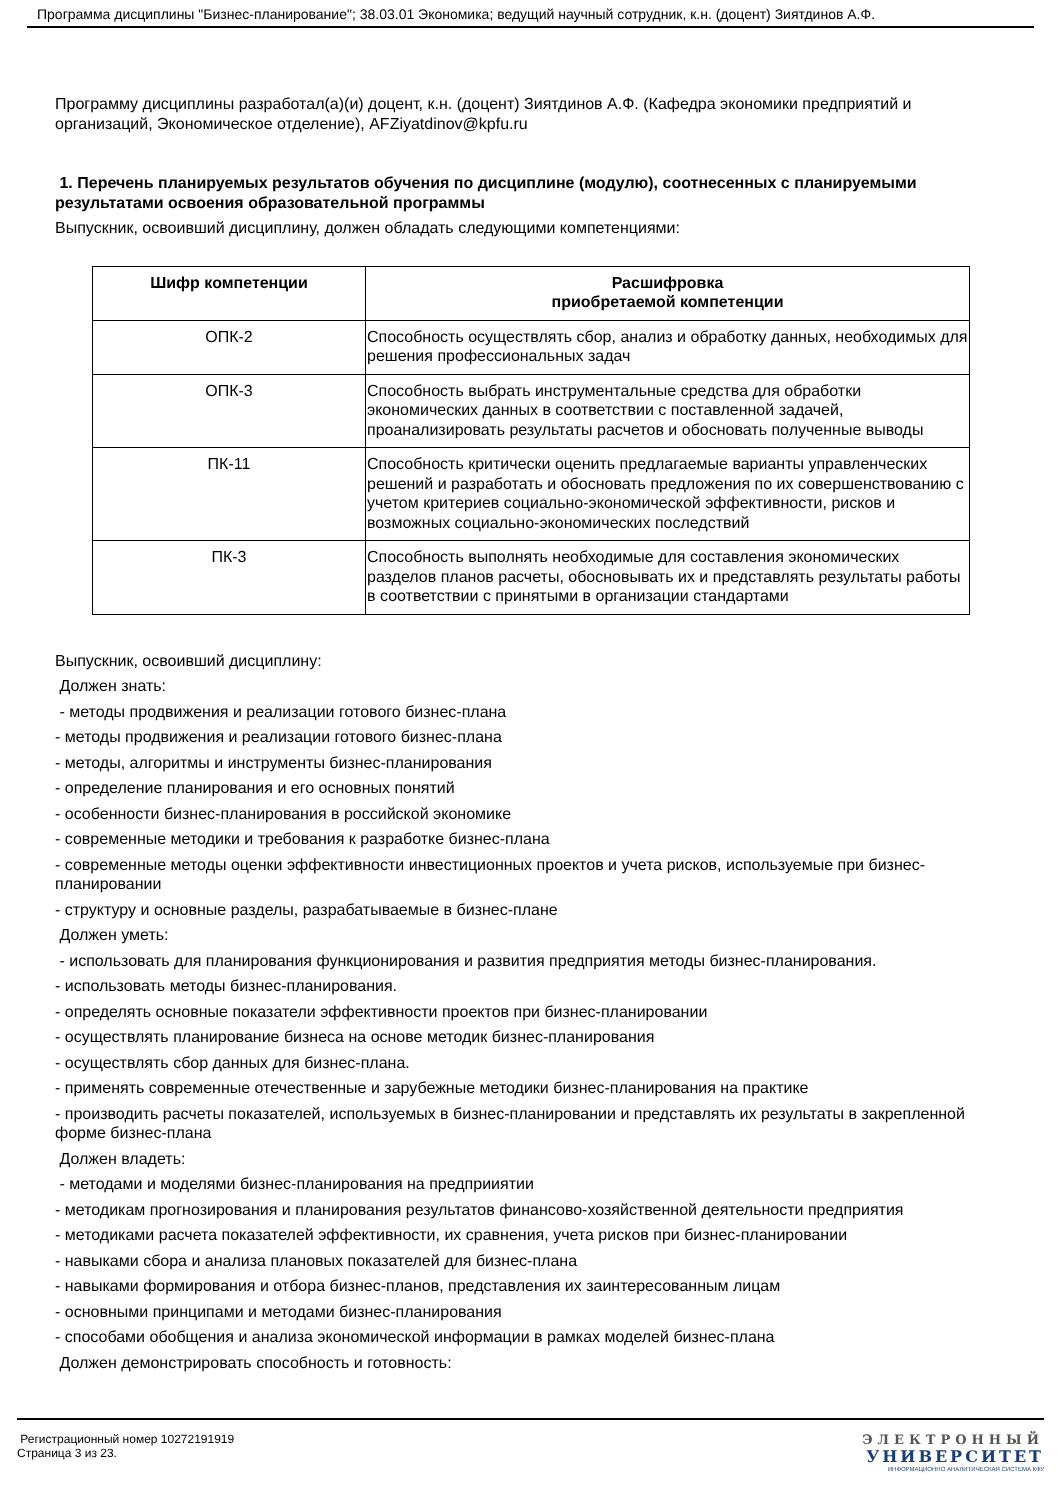Программа дисциплины "Бизнес-планирование"; 38.03.01 Экономика; ведущий научный сотрудник, к.н. (доцент) Зиятдинов А.Ф.
Программу дисциплины разработал(а)(и) доцент, к.н. (доцент) Зиятдинов А.Ф. (Кафедра экономики предприятий и организаций, Экономическое отделение), AFZiyatdinov@kpfu.ru
1. Перечень планируемых результатов обучения по дисциплине (модулю), соотнесенных с планируемыми результатами освоения образовательной программы
Выпускник, освоивший дисциплину, должен обладать следующими компетенциями:
| Шифр компетенции | Расшифровка приобретаемой компетенции |
| --- | --- |
| ОПК-2 | Способность осуществлять сбор, анализ и обработку данных, необходимых для решения профессиональных задач |
| ОПК-3 | Способность выбрать инструментальные средства для обработки экономических данных в соответствии с поставленной задачей, проанализировать результаты расчетов и обосновать полученные выводы |
| ПК-11 | Способность критически оценить предлагаемые варианты управленческих решений и разработать и обосновать предложения по их совершенствованию с учетом критериев социально-экономической эффективности, рисков и возможных социально-экономических последствий |
| ПК-3 | Способность выполнять необходимые для составления экономических разделов планов расчеты, обосновывать их и представлять результаты работы в соответствии с принятыми в организации стандартами |
Выпускник, освоивший дисциплину:
Должен знать:
- методы продвижения и реализации готового бизнес-плана
- методы продвижения и реализации готового бизнес-плана
- методы, алгоритмы и инструменты бизнес-планирования
- определение планирования и его основных понятий
- особенности бизнес-планирования в российской экономике
- современные методики и требования к разработке бизнес-плана
- современные методы оценки эффективности инвестиционных проектов и учета рисков, используемые при бизнес-планировании
- структуру и основные разделы, разрабатываемые в бизнес-плане
Должен уметь:
- использовать для планирования функционирования и развития предприятия методы бизнес-планирования.
- использовать методы бизнес-планирования.
- определять основные показатели эффективности проектов при бизнес-планировании
- осуществлять планирование бизнеса на основе методик бизнес-планирования
- осуществлять сбор данных для бизнес-плана.
- применять современные отечественные и зарубежные методики бизнес-планирования на практике
- производить расчеты показателей, используемых в бизнес-планировании и представлять их результаты в закрепленной форме бизнес-плана
Должен владеть:
- методами и моделями бизнес-планирования на предприиятии
- методикам прогнозирования и планирования результатов финансово-хозяйственной деятельности предприятия
- методиками расчета показателей эффективности, их сравнения, учета рисков при бизнес-планировании
- навыками сбора и анализа плановых показателей для бизнес-плана
- навыками формирования и отбора бизнес-планов, представления их заинтересованным лицам
- основными принципами и методами бизнес-планирования
- способами обобщения и анализа экономической информации в рамках моделей бизнес-плана
Должен демонстрировать способность и готовность:
Регистрационный номер 10272191919
Страница 3 из 23.
ЭЛЕКТРОННЫЙ
УНИВЕРСИТЕТ
ИНФОРМАЦИОННО АНАЛИТИЧЕСКАЯ СИСТЕМА КФУ